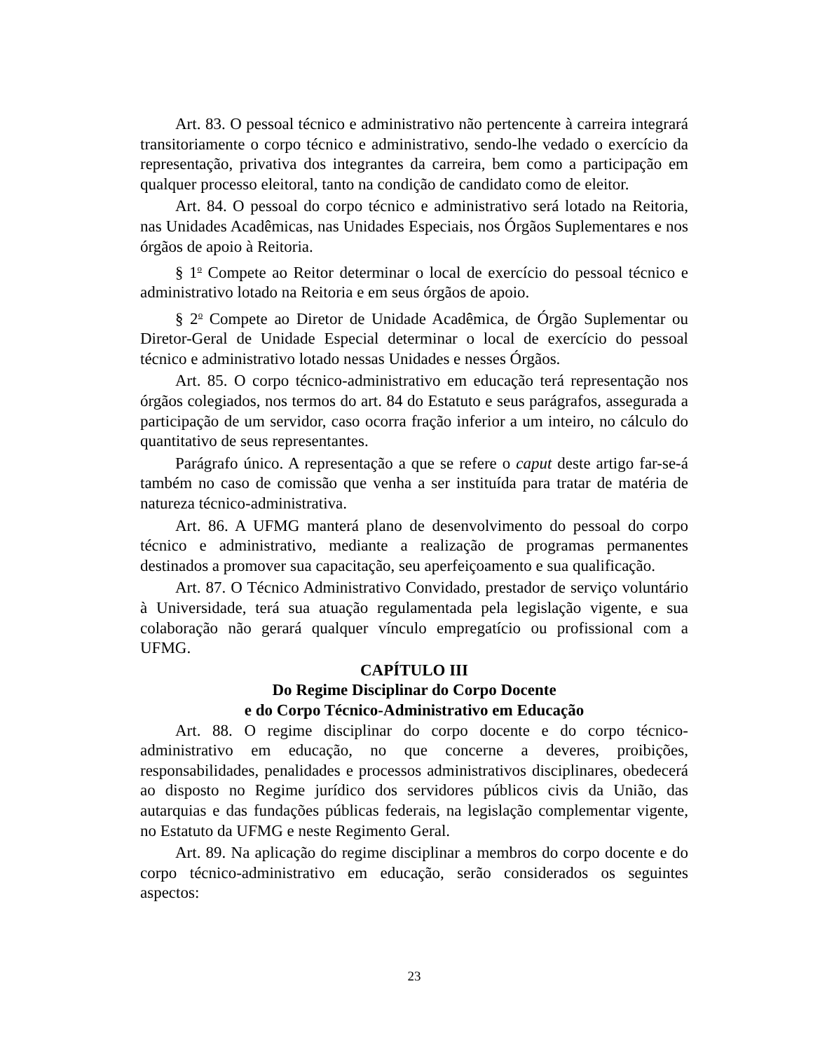Art. 83. O pessoal técnico e administrativo não pertencente à carreira integrará transitoriamente o corpo técnico e administrativo, sendo-lhe vedado o exercício da representação, privativa dos integrantes da carreira, bem como a participação em qualquer processo eleitoral, tanto na condição de candidato como de eleitor.
Art. 84. O pessoal do corpo técnico e administrativo será lotado na Reitoria, nas Unidades Acadêmicas, nas Unidades Especiais, nos Órgãos Suplementares e nos órgãos de apoio à Reitoria.
§ 1<sup>o</sup> Compete ao Reitor determinar o local de exercício do pessoal técnico e administrativo lotado na Reitoria e em seus órgãos de apoio.
§ 2<sup>o</sup> Compete ao Diretor de Unidade Acadêmica, de Órgão Suplementar ou Diretor-Geral de Unidade Especial determinar o local de exercício do pessoal técnico e administrativo lotado nessas Unidades e nesses Órgãos.
Art. 85. O corpo técnico-administrativo em educação terá representação nos órgãos colegiados, nos termos do art. 84 do Estatuto e seus parágrafos, assegurada a participação de um servidor, caso ocorra fração inferior a um inteiro, no cálculo do quantitativo de seus representantes.
Parágrafo único. A representação a que se refere o caput deste artigo far-se-á também no caso de comissão que venha a ser instituída para tratar de matéria de natureza técnico-administrativa.
Art. 86. A UFMG manterá plano de desenvolvimento do pessoal do corpo técnico e administrativo, mediante a realização de programas permanentes destinados a promover sua capacitação, seu aperfeiçoamento e sua qualificação.
Art. 87. O Técnico Administrativo Convidado, prestador de serviço voluntário à Universidade, terá sua atuação regulamentada pela legislação vigente, e sua colaboração não gerará qualquer vínculo empregatício ou profissional com a UFMG.
CAPÍTULO III
Do Regime Disciplinar do Corpo Docente
e do Corpo Técnico-Administrativo em Educação
Art. 88. O regime disciplinar do corpo docente e do corpo técnico-administrativo em educação, no que concerne a deveres, proibições, responsabilidades, penalidades e processos administrativos disciplinares, obedecerá ao disposto no Regime jurídico dos servidores públicos civis da União, das autarquias e das fundações públicas federais, na legislação complementar vigente, no Estatuto da UFMG e neste Regimento Geral.
Art. 89. Na aplicação do regime disciplinar a membros do corpo docente e do corpo técnico-administrativo em educação, serão considerados os seguintes aspectos:
23